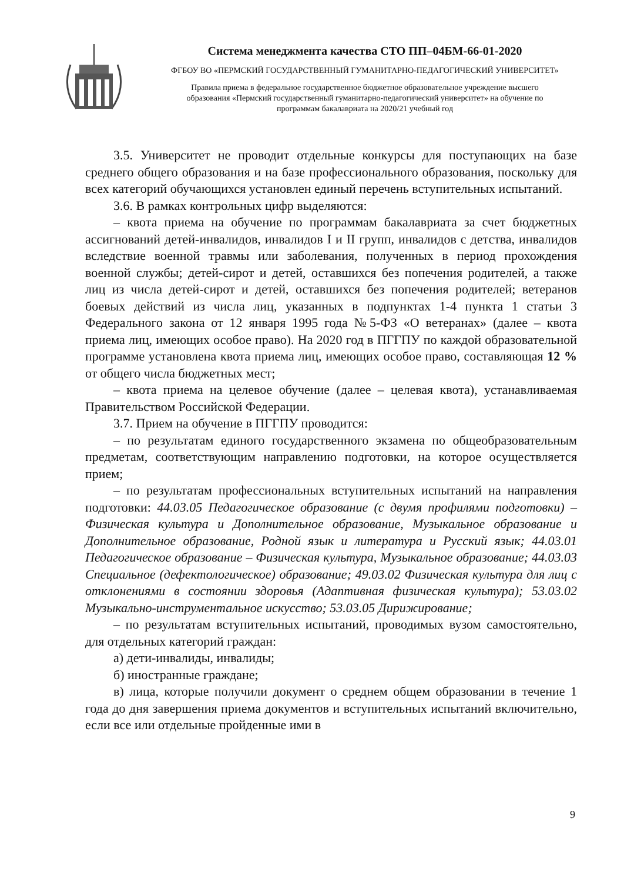Система менеджмента качества СТО ПП–04БМ-66-01-2020
ФГБОУ ВО «ПЕРМСКИЙ ГОСУДАРСТВЕННЫЙ ГУМАНИТАРНО-ПЕДАГОГИЧЕСКИЙ УНИВЕРСИТЕТ»
Правила приема в федеральное государственное бюджетное образовательное учреждение высшего
образования «Пермский государственный гуманитарно-педагогический университет» на обучение по
программам бакалавриата на 2020/21 учебный год
3.5. Университет не проводит отдельные конкурсы для поступающих на базе среднего общего образования и на базе профессионального образования, поскольку для всех категорий обучающихся установлен единый перечень вступительных испытаний.
3.6. В рамках контрольных цифр выделяются:
– квота приема на обучение по программам бакалавриата за счет бюджетных ассигнований детей-инвалидов, инвалидов I и II групп, инвалидов с детства, инвалидов вследствие военной травмы или заболевания, полученных в период прохождения военной службы; детей-сирот и детей, оставшихся без попечения родителей, а также лиц из числа детей-сирот и детей, оставшихся без попечения родителей; ветеранов боевых действий из числа лиц, указанных в подпунктах 1-4 пункта 1 статьи 3 Федерального закона от 12 января 1995 года №5-ФЗ «О ветеранах» (далее – квота приема лиц, имеющих особое право). На 2020 год в ПГГПУ по каждой образовательной программе установлена квота приема лиц, имеющих особое право, составляющая 12 % от общего числа бюджетных мест;
– квота приема на целевое обучение (далее – целевая квота), устанавливаемая Правительством Российской Федерации.
3.7. Прием на обучение в ПГГПУ проводится:
– по результатам единого государственного экзамена по общеобразовательным предметам, соответствующим направлению подготовки, на которое осуществляется прием;
– по результатам профессиональных вступительных испытаний на направления подготовки: 44.03.05 Педагогическое образование (с двумя профилями подготовки) – Физическая культура и Дополнительное образование, Музыкальное образование и Дополнительное образование, Родной язык и литература и Русский язык; 44.03.01 Педагогическое образование – Физическая культура, Музыкальное образование; 44.03.03 Специальное (дефектологическое) образование; 49.03.02 Физическая культура для лиц с отклонениями в состоянии здоровья (Адаптивная физическая культура); 53.03.02 Музыкально-инструментальное искусство; 53.03.05 Дирижирование;
– по результатам вступительных испытаний, проводимых вузом самостоятельно, для отдельных категорий граждан:
а) дети-инвалиды, инвалиды;
б) иностранные граждане;
в) лица, которые получили документ о среднем общем образовании в течение 1 года до дня завершения приема документов и вступительных испытаний включительно, если все или отдельные пройденные ими в
9